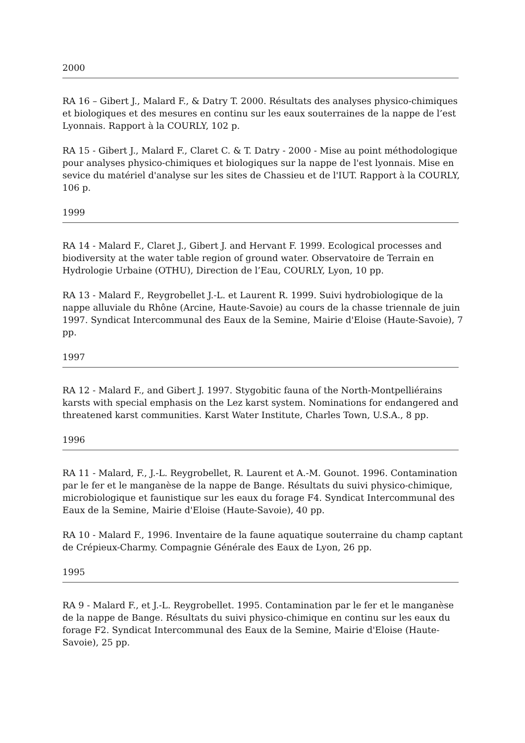2000
RA 16 – Gibert J., Malard F., & Datry T. 2000. Résultats des analyses physico-chimiques et biologiques et des mesures en continu sur les eaux souterraines de la nappe de l’est Lyonnais. Rapport à la COURLY, 102 p.
RA 15 - Gibert J., Malard F., Claret C. & T. Datry - 2000 - Mise au point méthodologique pour analyses physico-chimiques et biologiques sur la nappe de l'est lyonnais. Mise en sevice du matériel d'analyse sur les sites de Chassieu et de l'IUT. Rapport à la COURLY, 106 p.
1999
RA 14 - Malard F., Claret J., Gibert J. and Hervant F. 1999. Ecological processes and biodiversity at the water table region of ground water. Observatoire de Terrain en Hydrologie Urbaine (OTHU), Direction de l’Eau, COURLY, Lyon, 10 pp.
RA 13 - Malard F., Reygrobellet J.-L. et Laurent R. 1999. Suivi hydrobiologique de la nappe alluviale du Rhône (Arcine, Haute-Savoie) au cours de la chasse triennale de juin 1997. Syndicat Intercommunal des Eaux de la Semine, Mairie d'Eloise (Haute-Savoie), 7 pp.
1997
RA 12 - Malard F., and Gibert J. 1997. Stygobitic fauna of the North-Montpelliérains karsts with special emphasis on the Lez karst system. Nominations for endangered and threatened karst communities. Karst Water Institute, Charles Town, U.S.A., 8 pp.
1996
RA 11 - Malard, F., J.-L. Reygrobellet, R. Laurent et A.-M. Gounot. 1996. Contamination par le fer et le manganèse de la nappe de Bange. Résultats du suivi physico-chimique, microbiologique et faunistique sur les eaux du forage F4. Syndicat Intercommunal des Eaux de la Semine, Mairie d'Eloise (Haute-Savoie), 40 pp.
RA 10 - Malard F., 1996. Inventaire de la faune aquatique souterraine du champ captant de Crépieux-Charmy. Compagnie Générale des Eaux de Lyon, 26 pp.
1995
RA 9 - Malard F., et J.-L. Reygrobellet. 1995. Contamination par le fer et le manganèse de la nappe de Bange. Résultats du suivi physico-chimique en continu sur les eaux du forage F2. Syndicat Intercommunal des Eaux de la Semine, Mairie d'Eloise (Haute-Savoie), 25 pp.